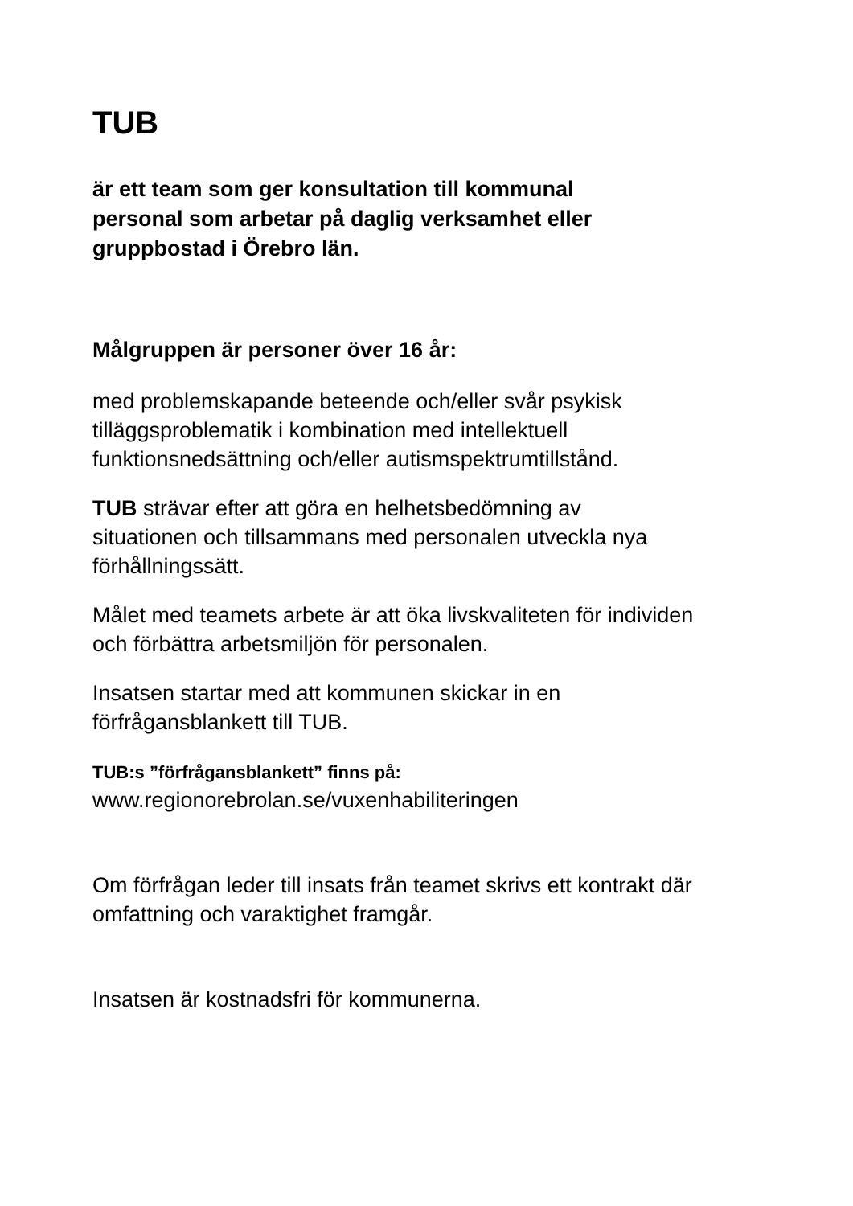TUB
är ett team som ger konsultation till kommunal
personal som arbetar på daglig verksamhet eller
gruppbostad i Örebro län.
Målgruppen är personer över 16 år:
med problemskapande beteende och/eller svår psykisk
tilläggsproblematik i kombination med intellektuell
funktionsnedsättning och/eller autismspektrumtillstånd.
TUB strävar efter att göra en helhetsbedömning av
situationen och tillsammans med personalen utveckla nya
förhållningssätt.
Målet med teamets arbete är att öka livskvaliteten för individen
och förbättra arbetsmiljön för personalen.
Insatsen startar med att kommunen skickar in en
förfrågansblankett till TUB.
TUB:s ”förfrågansblankett” finns på:
www.regionorebrolan.se/vuxenhabiliteringen
Om förfrågan leder till insats från teamet skrivs ett kontrakt där
omfattning och varaktighet framgår.
Insatsen är kostnadsfri för kommunerna.